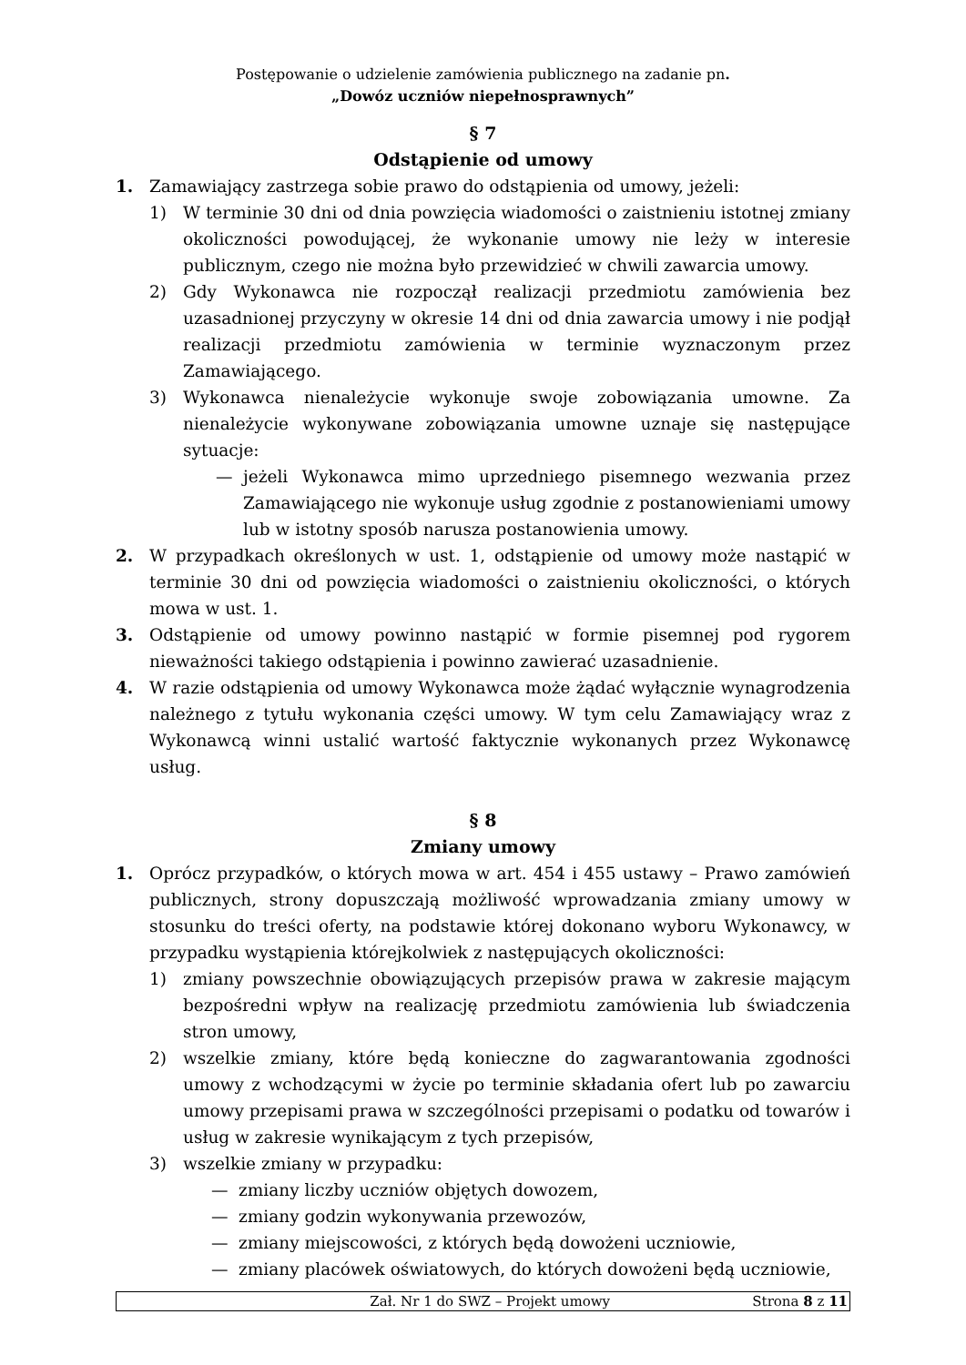Postępowanie o udzielenie zamówienia publicznego na zadanie pn.
„Dowóz uczniów niepełnosprawnych”
§ 7
Odstąpienie od umowy
1. Zamawiający zastrzega sobie prawo do odstąpienia od umowy, jeżeli:
1) W terminie 30 dni od dnia powzięcia wiadomości o zaistnieniu istotnej zmiany okoliczności powodującej, że wykonanie umowy nie leży w interesie publicznym, czego nie można było przewidzieć w chwili zawarcia umowy.
2) Gdy Wykonawca nie rozpoczął realizacji przedmiotu zamówienia bez uzasadnionej przyczyny w okresie 14 dni od dnia zawarcia umowy i nie podjął realizacji przedmiotu zamówienia w terminie wyznaczonym przez Zamawiającego.
3) Wykonawca nienależycie wykonuje swoje zobowiązania umowne. Za nienależycie wykonywane zobowiązania umowne uznaje się następujące sytuacje:
— jeżeli Wykonawca mimo uprzedniego pisemnego wezwania przez Zamawiającego nie wykonuje usług zgodnie z postanowieniami umowy lub w istotny sposób narusza postanowienia umowy.
2. W przypadkach określonych w ust. 1, odstąpienie od umowy może nastąpić w terminie 30 dni od powzięcia wiadomości o zaistnieniu okoliczności, o których mowa w ust. 1.
3. Odstąpienie od umowy powinno nastąpić w formie pisemnej pod rygorem nieważności takiego odstąpienia i powinno zawierać uzasadnienie.
4. W razie odstąpienia od umowy Wykonawca może żądać wyłącznie wynagrodzenia należnego z tytułu wykonania części umowy. W tym celu Zamawiający wraz z Wykonawcą winni ustalić wartość faktycznie wykonanych przez Wykonawcę usług.
§ 8
Zmiany umowy
1. Oprócz przypadków, o których mowa w art. 454 i 455 ustawy – Prawo zamówień publicznych, strony dopuszczają możliwość wprowadzania zmiany umowy w stosunku do treści oferty, na podstawie której dokonano wyboru Wykonawcy, w przypadku wystąpienia którejkolwiek z następujących okoliczności:
1) zmiany powszechnie obowiązujących przepisów prawa w zakresie mającym bezpośredni wpływ na realizację przedmiotu zamówienia lub świadczenia stron umowy,
2) wszelkie zmiany, które będą konieczne do zagwarantowania zgodności umowy z wchodzącymi w życie po terminie składania ofert lub po zawarciu umowy przepisami prawa w szczególności przepisami o podatku od towarów i usług w zakresie wynikającym z tych przepisów,
3) wszelkie zmiany w przypadku:
— zmiany liczby uczniów objętych dowozem,
— zmiany godzin wykonywania przewozów,
— zmiany miejscowości, z których będą dowożeni uczniowie,
— zmiany placówek oświatowych, do których dowożeni będą uczniowie,
Zał. Nr 1 do SWZ – Projekt umowy Strona 8 z 11